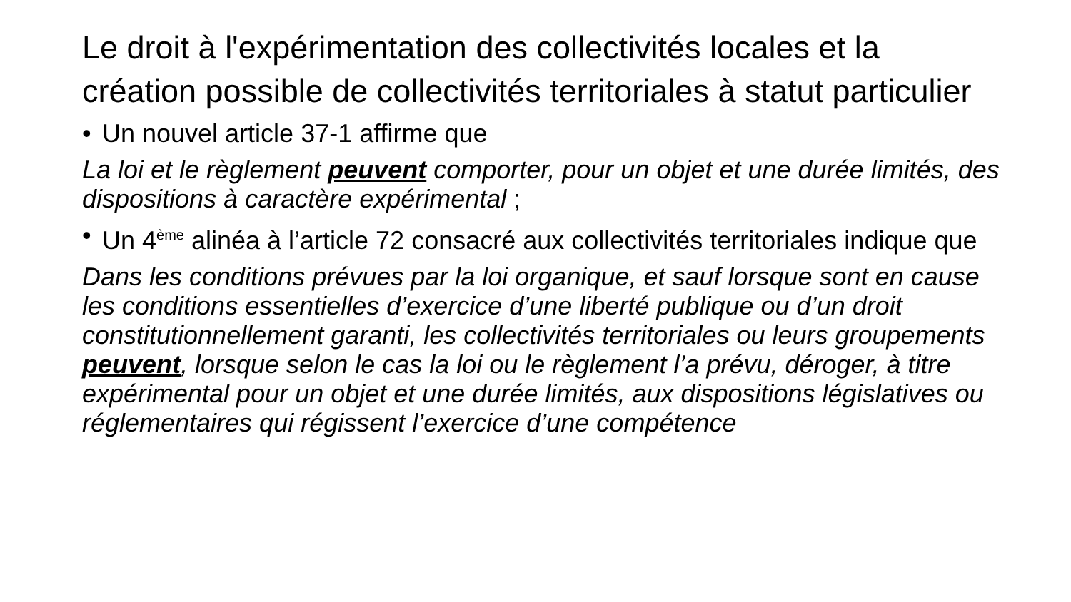Le droit à l'expérimentation des collectivités locales et la création possible de collectivités territoriales à statut particulier
• Un nouvel article 37-1 affirme que
La loi et le règlement peuvent comporter, pour un objet et une durée limités, des dispositions à caractère expérimental ;
• Un 4<sup>ème</sup> alinéa à l’article 72 consacré aux collectivités territoriales indique que
Dans les conditions prévues par la loi organique, et sauf lorsque sont en cause les conditions essentielles d’exercice d’une liberté publique ou d’un droit constitutionnellement garanti, les collectivités territoriales ou leurs groupements peuvent, lorsque selon le cas la loi ou le règlement l’a prévu, déroger, à titre expérimental pour un objet et une durée limités, aux dispositions législatives ou réglementaires qui régissent l’exercice d’une compétence